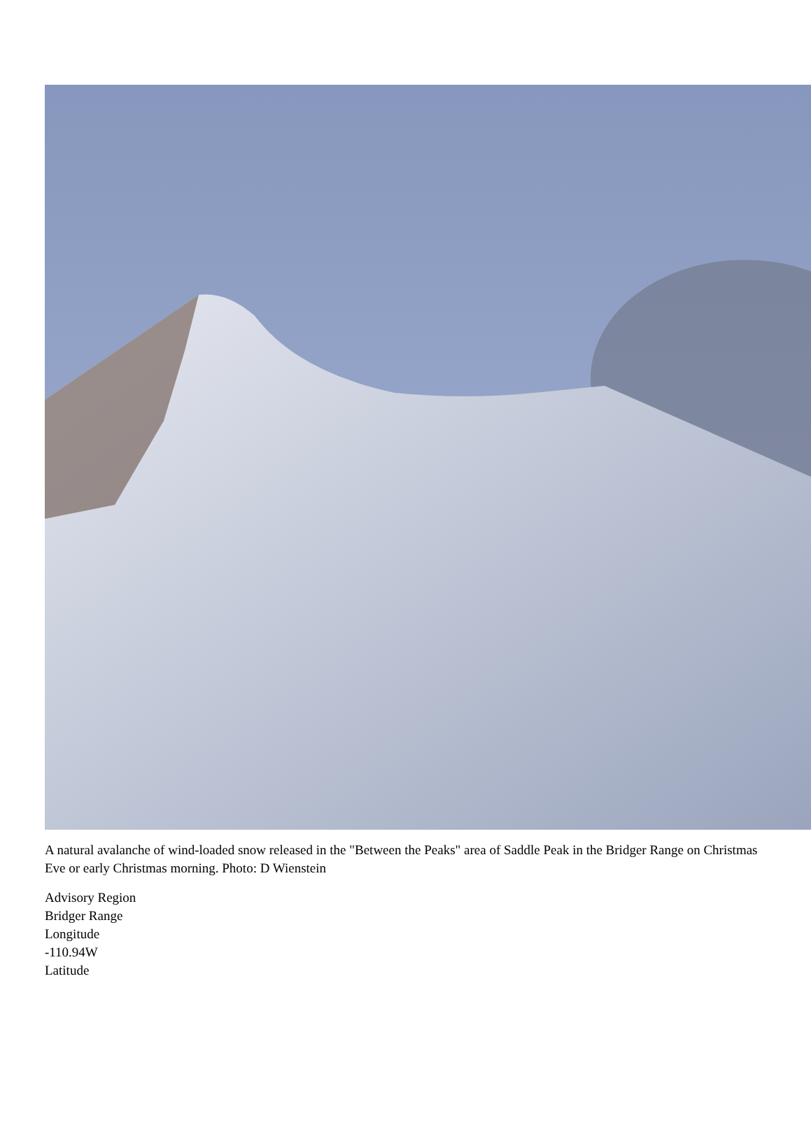A natural avalanche of wind-loaded snow released in the "Between the Peaks" area of Saddle Peak in the Bridger Range on Christmas Eve or early Christmas morning. Photo: D Wienstein
Advisory Region
Bridger Range
Longitude
-110.94W
Latitude